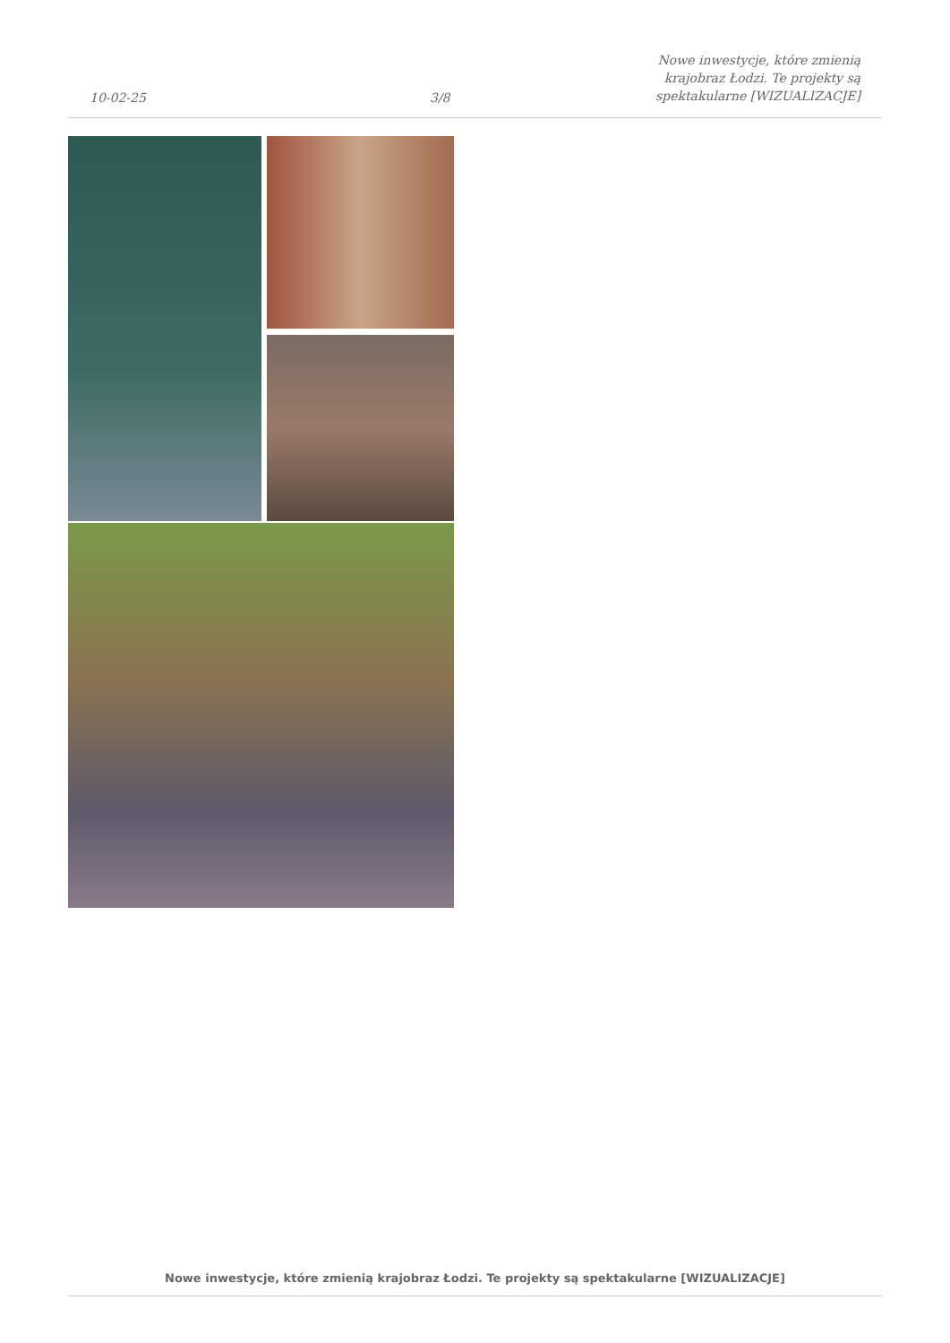10-02-25
3/8
Nowe inwestycje, które zmienią
krajobraz Łodzi. Te projekty są
spektakularne [WIZUALIZACJE]
Nowe inwestycje, które zmienią krajobraz Łodzi. Te projekty są spektakularne [WIZUALIZACJE]